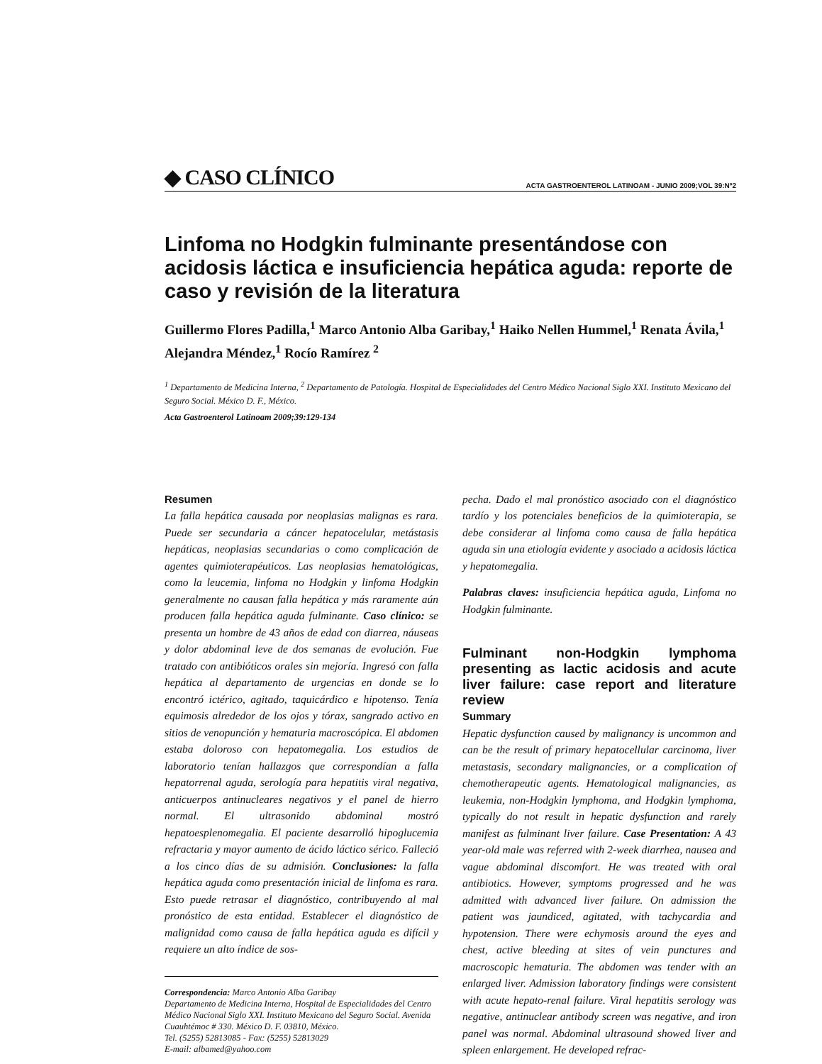◆ CASO CLÍNICO ACTA GASTROENTEROL LATINOAM - JUNIO 2009;VOL 39:Nº2
Linfoma no Hodgkin fulminante presentándose con acidosis láctica e insuficiencia hepática aguda: reporte de caso y revisión de la literatura
Guillermo Flores Padilla,<sup>1</sup> Marco Antonio Alba Garibay,<sup>1</sup> Haiko Nellen Hummel,<sup>1</sup> Renata Ávila,<sup>1</sup> Alejandra Méndez,<sup>1</sup> Rocío Ramírez <sup>2</sup>
<sup>1</sup> Departamento de Medicina Interna, <sup>2</sup> Departamento de Patología. Hospital de Especialidades del Centro Médico Nacional Siglo XXI. Instituto Mexicano del Seguro Social. México D. F., México.
Acta Gastroenterol Latinoam 2009;39:129-134
Resumen
La falla hepática causada por neoplasias malignas es rara. Puede ser secundaria a cáncer hepatocelular, metástasis hepáticas, neoplasias secundarias o como complicación de agentes quimioterapéuticos. Las neoplasias hematológicas, como la leucemia, linfoma no Hodgkin y linfoma Hodgkin generalmente no causan falla hepática y más raramente aún producen falla hepática aguda fulminante. Caso clínico: se presenta un hombre de 43 años de edad con diarrea, náuseas y dolor abdominal leve de dos semanas de evolución. Fue tratado con antibióticos orales sin mejoría. Ingresó con falla hepática al departamento de urgencias en donde se lo encontró ictérico, agitado, taquicárdico e hipotenso. Tenía equimosis alrededor de los ojos y tórax, sangrado activo en sitios de venopunción y hematuria macroscópica. El abdomen estaba doloroso con hepatomegalia. Los estudios de laboratorio tenían hallazgos que correspondían a falla hepatorrenal aguda, serología para hepatitis viral negativa, anticuerpos antinucleares negativos y el panel de hierro normal. El ultrasonido abdominal mostró hepatoesplenomegalia. El paciente desarrolló hipoglucemia refractaria y mayor aumento de ácido láctico sérico. Falleció a los cinco días de su admisión. Conclusiones: la falla hepática aguda como presentación inicial de linfoma es rara. Esto puede retrasar el diagnóstico, contribuyendo al mal pronóstico de esta entidad. Establecer el diagnóstico de malignidad como causa de falla hepática aguda es difícil y requiere un alto índice de sos-
Correspondencia: Marco Antonio Alba Garibay
Departamento de Medicina Interna, Hospital de Especialidades del Centro Médico Nacional Siglo XXI. Instituto Mexicano del Seguro Social. Avenida Cuauhtémoc # 330. México D. F. 03810, México.
Tel. (5255) 52813085 - Fax: (5255) 52813029
E-mail: albamed@yahoo.com
pecha. Dado el mal pronóstico asociado con el diagnóstico tardío y los potenciales beneficios de la quimioterapia, se debe considerar al linfoma como causa de falla hepática aguda sin una etiología evidente y asociado a acidosis láctica y hepatomegalia.
Palabras claves: insuficiencia hepática aguda, Linfoma no Hodgkin fulminante.
Fulminant non-Hodgkin lymphoma presenting as lactic acidosis and acute liver failure: case report and literature review
Summary
Hepatic dysfunction caused by malignancy is uncommon and can be the result of primary hepatocellular carcinoma, liver metastasis, secondary malignancies, or a complication of chemotherapeutic agents. Hematological malignancies, as leukemia, non-Hodgkin lymphoma, and Hodgkin lymphoma, typically do not result in hepatic dysfunction and rarely manifest as fulminant liver failure. Case Presentation: A 43 year-old male was referred with 2-week diarrhea, nausea and vague abdominal discomfort. He was treated with oral antibiotics. However, symptoms progressed and he was admitted with advanced liver failure. On admission the patient was jaundiced, agitated, with tachycardia and hypotension. There were echymosis around the eyes and chest, active bleeding at sites of vein punctures and macroscopic hematuria. The abdomen was tender with an enlarged liver. Admission laboratory findings were consistent with acute hepato-renal failure. Viral hepatitis serology was negative, antinuclear antibody screen was negative, and iron panel was normal. Abdominal ultrasound showed liver and spleen enlargement. He developed refrac-